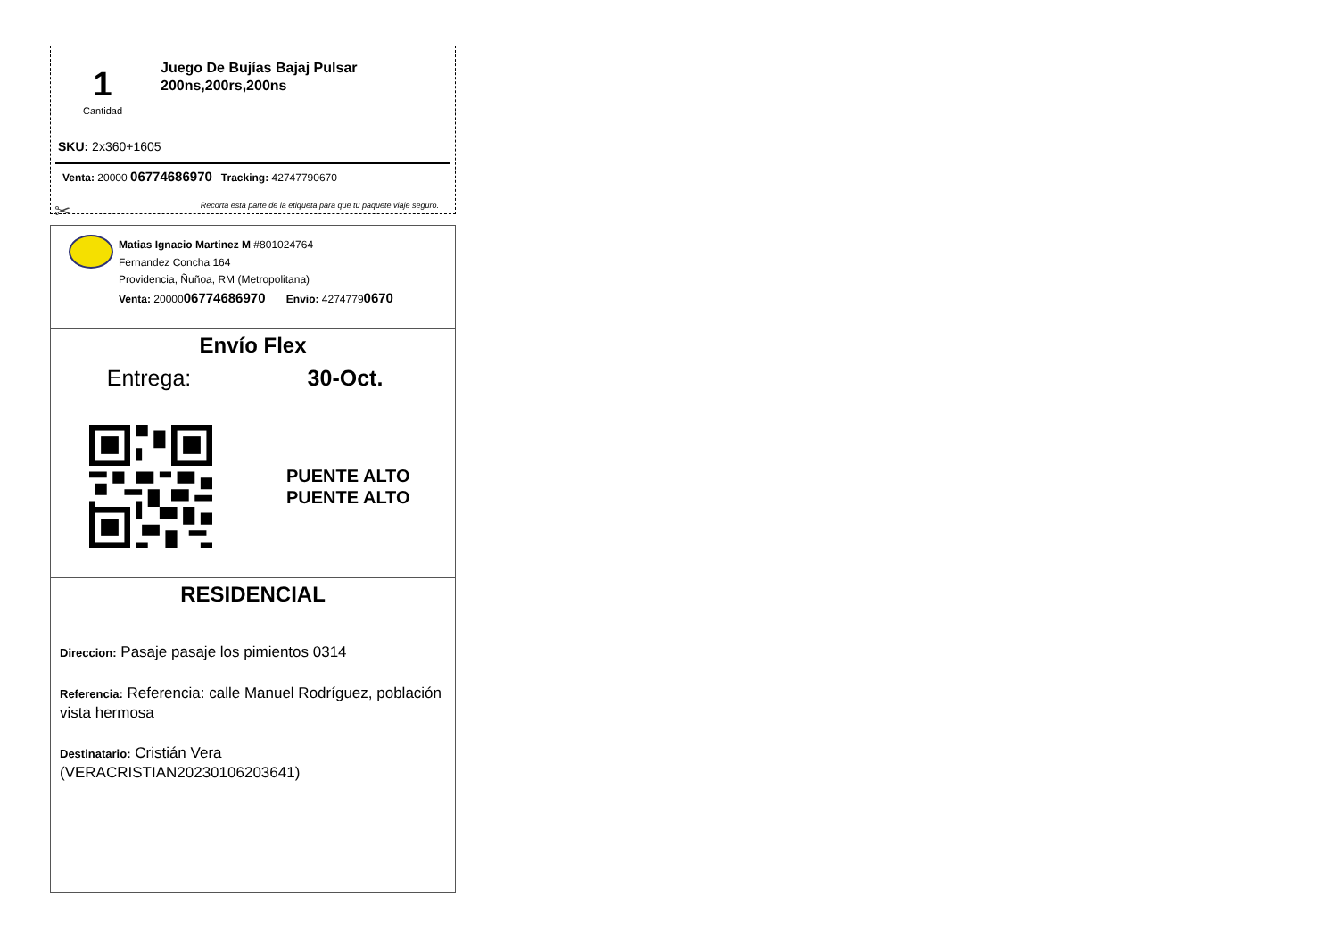1
Cantidad
Juego De Bujías Bajaj Pulsar 200ns,200rs,200ns
SKU: 2x360+1605
Venta: 20000 06774686970 Tracking: 42747790670
Recorta esta parte de la etiqueta para que tu paquete viaje seguro.
✂
Matias Ignacio Martinez M #801024764
Fernandez Concha 164
Providencia, Ñuñoa, RM (Metropolitana)
Venta: 2000006774686970 Envio: 42747790670
Envío Flex
Entrega: 30-Oct.
PUENTE ALTO
PUENTE ALTO
RESIDENCIAL
Direccion: Pasaje pasaje los pimientos 0314
Referencia: Referencia: calle Manuel Rodríguez, población vista hermosa
Destinatario: Cristián Vera (VERACRISTIAN20230106203641)